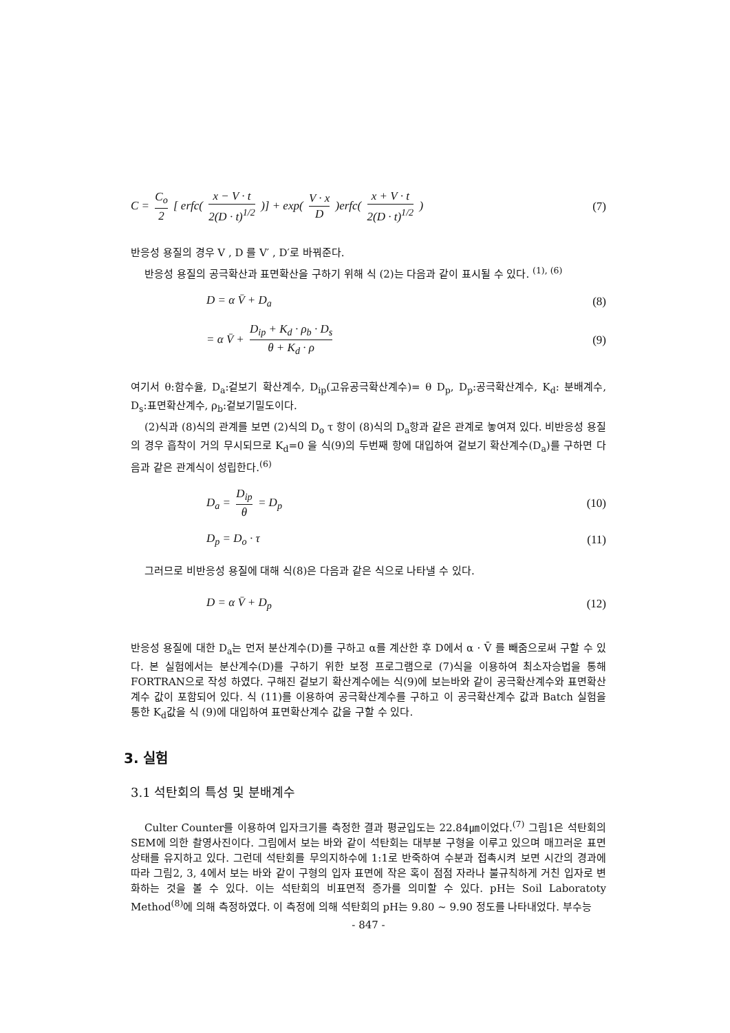C = C<sub>o</sub> 2 [ erfc( x − V · t 2(D · t)<sup>1/2</sup> )] + exp( V · x D )erfc( x + V · t 2(D · t)<sup>1/2</sup> ) (7)
반응성 용질의 경우 V , D 를 V′ , D′로 바꿔준다.
반응성 용질의 공극확산과 표면확산을 구하기 위해 식 (2)는 다음과 같이 표시될 수 있다. <sup>(1), (6)</sup>
D = α V̄ + D<sub>a</sub> (8)
= α V̄ + D<sub>ip</sub> + K<sub>d</sub> · ρ<sub>b</sub> · D<sub>s</sub> θ + K<sub>d</sub> · ρ (9)
여기서 θ:함수율, D<sub>a</sub>:겉보기 확산계수, D<sub>ip</sub>(고유공극확산계수)= θ D<sub>p</sub>, D<sub>p</sub>:공극확산계수, K<sub>d</sub>: 분배계수, D<sub>s</sub>:표면확산계수, ρ<sub>b</sub>:겉보기밀도이다.
(2)식과 (8)식의 관계를 보면 (2)식의 D<sub>o</sub> τ 항이 (8)식의 D<sub>a</sub>항과 같은 관계로 놓여져 있다. 비반응성 용질의 경우 흡착이 거의 무시되므로 K<sub>d</sub>=0 을 식(9)의 두번째 항에 대입하여 겉보기 확산계수(D<sub>a</sub>)를 구하면 다음과 같은 관계식이 성립한다.<sup>(6)</sup>
D<sub>a</sub> = D<sub>ip</sub> θ = D<sub>p</sub> (10)
D<sub>p</sub> = D<sub>o</sub> · τ (11)
그러므로 비반응성 용질에 대해 식(8)은 다음과 같은 식으로 나타낼 수 있다.
D = α V̄ + D<sub>p</sub> (12)
반응성 용질에 대한 D<sub>a</sub>는 먼저 분산계수(D)를 구하고 α를 계산한 후 D에서 α · V̄ 를 빼줌으로써 구할 수 있다. 본 실험에서는 분산계수(D)를 구하기 위한 보정 프로그램으로 (7)식을 이용하여 최소자승법을 통해 FORTRAN으로 작성 하였다. 구해진 겉보기 확산계수에는 식(9)에 보는바와 같이 공극확산계수와 표면확산계수 값이 포함되어 있다. 식 (11)를 이용하여 공극확산계수를 구하고 이 공극확산계수 값과 Batch 실험을 통한 K<sub>d</sub>값을 식 (9)에 대입하여 표면확산계수 값을 구할 수 있다.
3. 실험
3.1 석탄회의 특성 및 분배계수
Culter Counter를 이용하여 입자크기를 측정한 결과 평균입도는 22.84㎛이었다.<sup>(7)</sup> 그림1은 석탄회의 SEM에 의한 촬영사진이다. 그림에서 보는 바와 같이 석탄회는 대부분 구형을 이루고 있으며 매끄러운 표면상태를 유지하고 있다. 그런데 석탄회를 무의지하수에 1:1로 반죽하여 수분과 접촉시켜 보면 시간의 경과에 따라 그림2, 3, 4에서 보는 바와 같이 구형의 입자 표면에 작은 혹이 점점 자라나 불규칙하게 거친 입자로 변화하는 것을 볼 수 있다. 이는 석탄회의 비표면적 증가를 의미할 수 있다. pH는 Soil Laboratoty Method<sup>(8)</sup>에 의해 측정하였다. 이 측정에 의해 석탄회의 pH는 9.80 ~ 9.90 정도를 나타내었다. 부수능
- 847 -